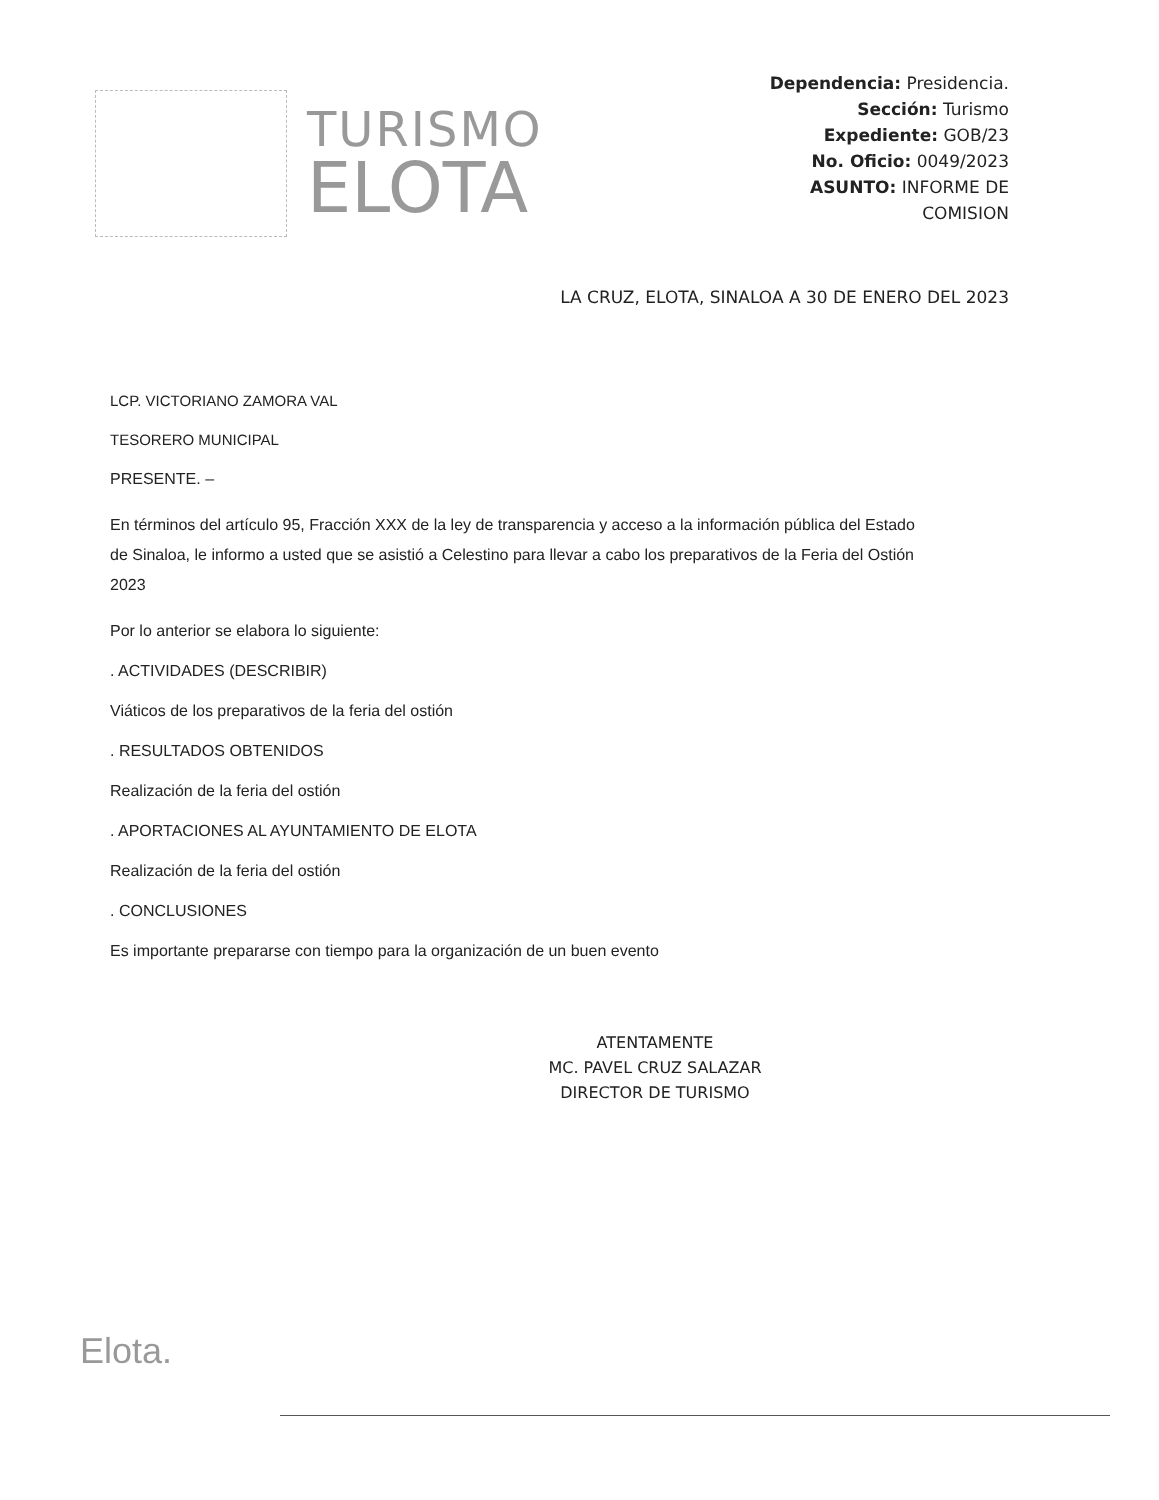TURISMO
ELOTA
Dependencia: Presidencia.
Sección: Turismo
Expediente: GOB/23
No. Oficio: 0049/2023
ASUNTO: INFORME DE
COMISION
LA CRUZ, ELOTA, SINALOA A 30 DE ENERO DEL 2023
LCP. VICTORIANO ZAMORA VAL
TESORERO MUNICIPAL
PRESENTE. –
En términos del artículo 95, Fracción XXX de la ley de transparencia y acceso a la información pública del Estado de Sinaloa, le informo a usted que se asistió a Celestino para llevar a cabo los preparativos de la Feria del Ostión 2023
Por lo anterior se elabora lo siguiente:
. ACTIVIDADES (DESCRIBIR)
Viáticos de los preparativos de la feria del ostión
. RESULTADOS OBTENIDOS
Realización de la feria del ostión
. APORTACIONES AL AYUNTAMIENTO DE ELOTA
Realización de la feria del ostión
. CONCLUSIONES
Es importante prepararse con tiempo para la organización de un buen evento
ATENTAMENTE
MC. PAVEL CRUZ SALAZAR
DIRECTOR DE TURISMO
Elota.